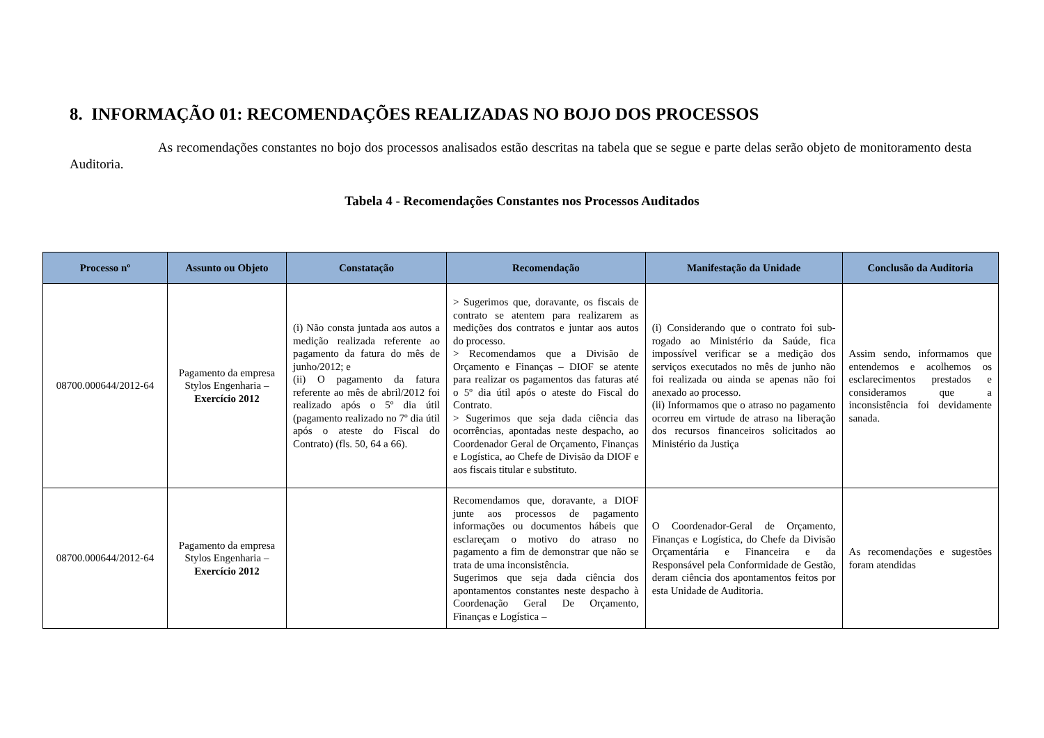8. INFORMAÇÃO 01: RECOMENDAÇÕES REALIZADAS NO BOJO DOS PROCESSOS
As recomendações constantes no bojo dos processos analisados estão descritas na tabela que se segue e parte delas serão objeto de monitoramento desta Auditoria.
Tabela 4 - Recomendações Constantes nos Processos Auditados
| Processo nº | Assunto ou Objeto | Constatação | Recomendação | Manifestação da Unidade | Conclusão da Auditoria |
| --- | --- | --- | --- | --- | --- |
| 08700.000644/2012-64 | Pagamento da empresa Stylos Engenharia – Exercício 2012 | (i) Não consta juntada aos autos a medição realizada referente ao pagamento da fatura do mês de junho/2012; e (ii) O pagamento da fatura referente ao mês de abril/2012 foi realizado após o 5º dia útil (pagamento realizado no 7º dia útil após o ateste do Fiscal do Contrato) (fls. 50, 64 a 66). | > Sugerimos que, doravante, os fiscais de contrato se atentem para realizarem as medições dos contratos e juntar aos autos do processo. > Recomendamos que a Divisão de Orçamento e Finanças – DIOF se atente para realizar os pagamentos das faturas até o 5º dia útil após o ateste do Fiscal do Contrato. > Sugerimos que seja dada ciência das ocorrências, apontadas neste despacho, ao Coordenador Geral de Orçamento, Finanças e Logística, ao Chefe de Divisão da DIOF e aos fiscais titular e substituto. | (i) Considerando que o contrato foi sub-rogado ao Ministério da Saúde, fica impossível verificar se a medição dos serviços executados no mês de junho não foi realizada ou ainda se apenas não foi anexado ao processo. (ii) Informamos que o atraso no pagamento ocorreu em virtude de atraso na liberação dos recursos financeiros solicitados ao Ministério da Justiça | Assim sendo, informamos que entendemos e acolhemos os esclarecimentos prestados e consideramos que a inconsistência foi devidamente sanada. |
| 08700.000644/2012-64 | Pagamento da empresa Stylos Engenharia – Exercício 2012 | | Recomendamos que, doravante, a DIOF junte aos processos de pagamento informações ou documentos hábeis que esclareçam o motivo do atraso no pagamento a fim de demonstrar que não se trata de uma inconsistência. Sugerimos que seja dada ciência dos apontamentos constantes neste despacho à Coordenação Geral De Orçamento, Finanças e Logística – | O Coordenador-Geral de Orçamento, Finanças e Logística, do Chefe da Divisão Orçamentária e Financeira e da Responsável pela Conformidade de Gestão, deram ciência dos apontamentos feitos por esta Unidade de Auditoria. | As recomendações e sugestões foram atendidas |